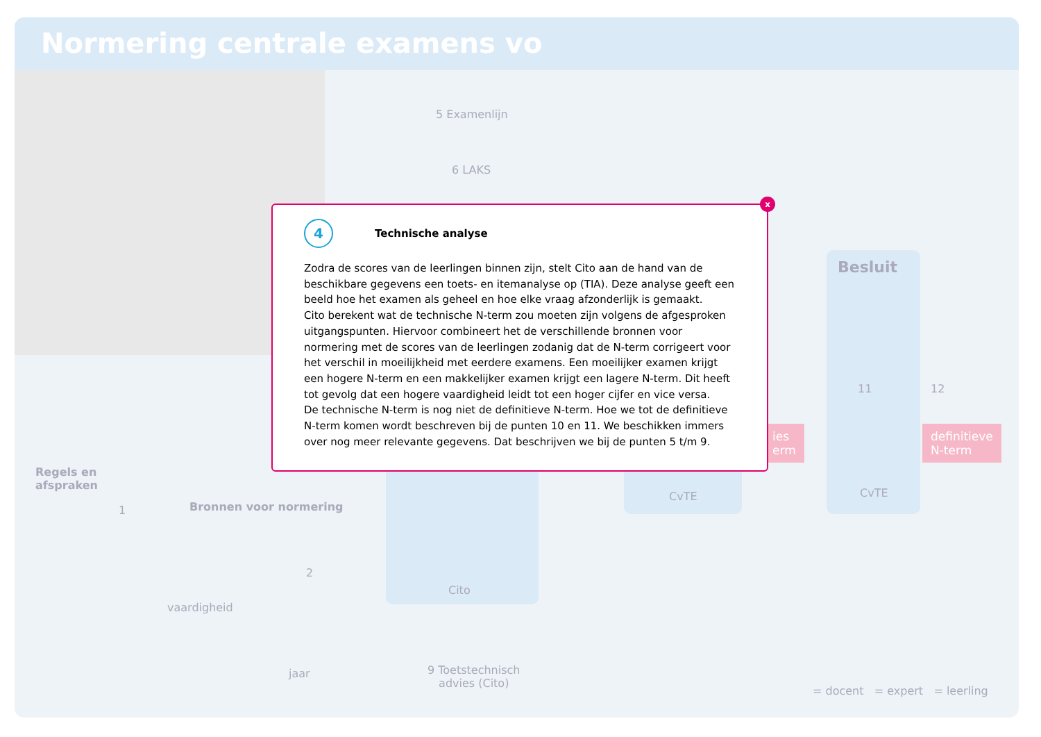Normering centrale examens vo
5 Examenlijn
6 LAKS
Besluit
11
CvTE
ies
erm
12
definitieve
N-term
CvTE
Cito
Regels en
afspraken
1 Bronnen voor normering
2
vaardigheid
jaar
9 Toetstechnisch
advies (Cito)
= docent = expert = leerling
x
4
Technische analyse
Zodra de scores van de leerlingen binnen zijn, stelt Cito aan de hand van de beschikbare gegevens een toets- en itemanalyse op (TIA). Deze analyse geeft een beeld hoe het examen als geheel en hoe elke vraag afzonderlijk is gemaakt.
Cito berekent wat de technische N-term zou moeten zijn volgens de afgesproken uitgangspunten. Hiervoor combineert het de verschillende bronnen voor normering met de scores van de leerlingen zodanig dat de N-term corrigeert voor het verschil in moeilijkheid met eerdere examens. Een moeilijker examen krijgt een hogere N-term en een makkelijker examen krijgt een lagere N-term. Dit heeft tot gevolg dat een hogere vaardigheid leidt tot een hoger cijfer en vice versa.
De technische N-term is nog niet de definitieve N-term. Hoe we tot de definitieve N-term komen wordt beschreven bij de punten 10 en 11. We beschikken immers over nog meer relevante gegevens. Dat beschrijven we bij de punten 5 t/m 9.